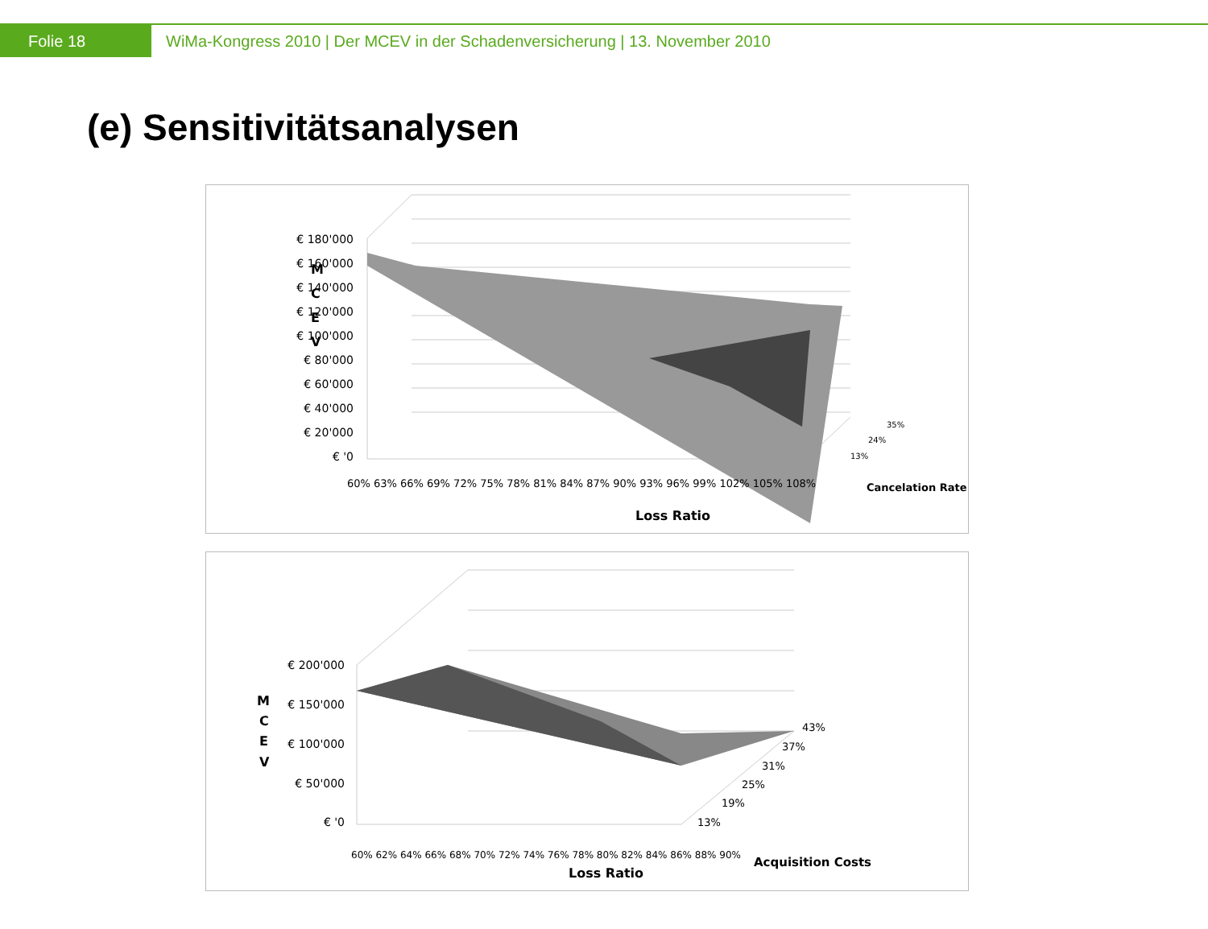Folie 18 WiMa-Kongress 2010 | Der MCEV in der Schadenversicherung | 13. November 2010
(e) Sensitivitätsanalysen
M
C
E
V
€ 180'000
€ 160'000
€ 140'000
€ 120'000
€ 100'000
€ 80'000
€ 60'000
€ 40'000
€ 20'000
€ '0
60% 63% 66% 69% 72% 75% 78% 81% 84% 87% 90% 93% 96% 99% 102% 105% 108%
13%
24%
35%
Cancelation Rate
Loss Ratio
M
C
E
V
€ 200'000
€ 150'000
€ 100'000
€ 50'000
€ '0
60% 62% 64% 66% 68% 70% 72% 74% 76% 78% 80% 82% 84% 86% 88% 90%
13%
19%
25%
31%
37%
43%
Acquisition Costs
Loss Ratio